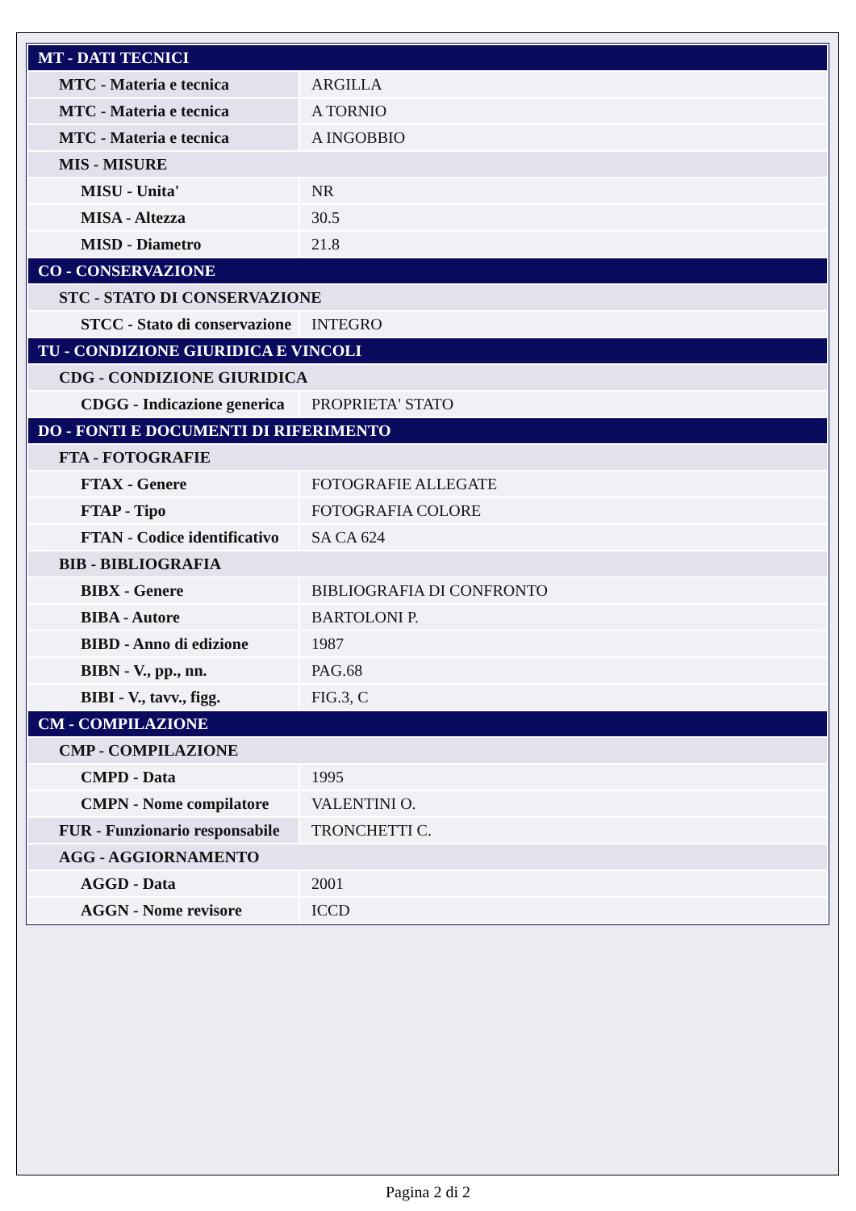| MT - DATI TECNICI | |
| MTC - Materia e tecnica | ARGILLA |
| MTC - Materia e tecnica | A TORNIO |
| MTC - Materia e tecnica | A INGOBBIO |
| MIS - MISURE | |
| MISU - Unita' | NR |
| MISA - Altezza | 30.5 |
| MISD - Diametro | 21.8 |
| CO - CONSERVAZIONE | |
| STC - STATO DI CONSERVAZIONE | |
| STCC - Stato di conservazione | INTEGRO |
| TU - CONDIZIONE GIURIDICA E VINCOLI | |
| CDG - CONDIZIONE GIURIDICA | |
| CDGG - Indicazione generica | PROPRIETA' STATO |
| DO - FONTI E DOCUMENTI DI RIFERIMENTO | |
| FTA - FOTOGRAFIE | |
| FTAX - Genere | FOTOGRAFIE ALLEGATE |
| FTAP - Tipo | FOTOGRAFIA COLORE |
| FTAN - Codice identificativo | SA CA 624 |
| BIB - BIBLIOGRAFIA | |
| BIBX - Genere | BIBLIOGRAFIA DI CONFRONTO |
| BIBA - Autore | BARTOLONI P. |
| BIBD - Anno di edizione | 1987 |
| BIBN - V., pp., nn. | PAG.68 |
| BIBI - V., tavv., figg. | FIG.3, C |
| CM - COMPILAZIONE | |
| CMP - COMPILAZIONE | |
| CMPD - Data | 1995 |
| CMPN - Nome compilatore | VALENTINI O. |
| FUR - Funzionario responsabile | TRONCHETTI C. |
| AGG - AGGIORNAMENTO | |
| AGGD - Data | 2001 |
| AGGN - Nome revisore | ICCD |
Pagina 2 di 2